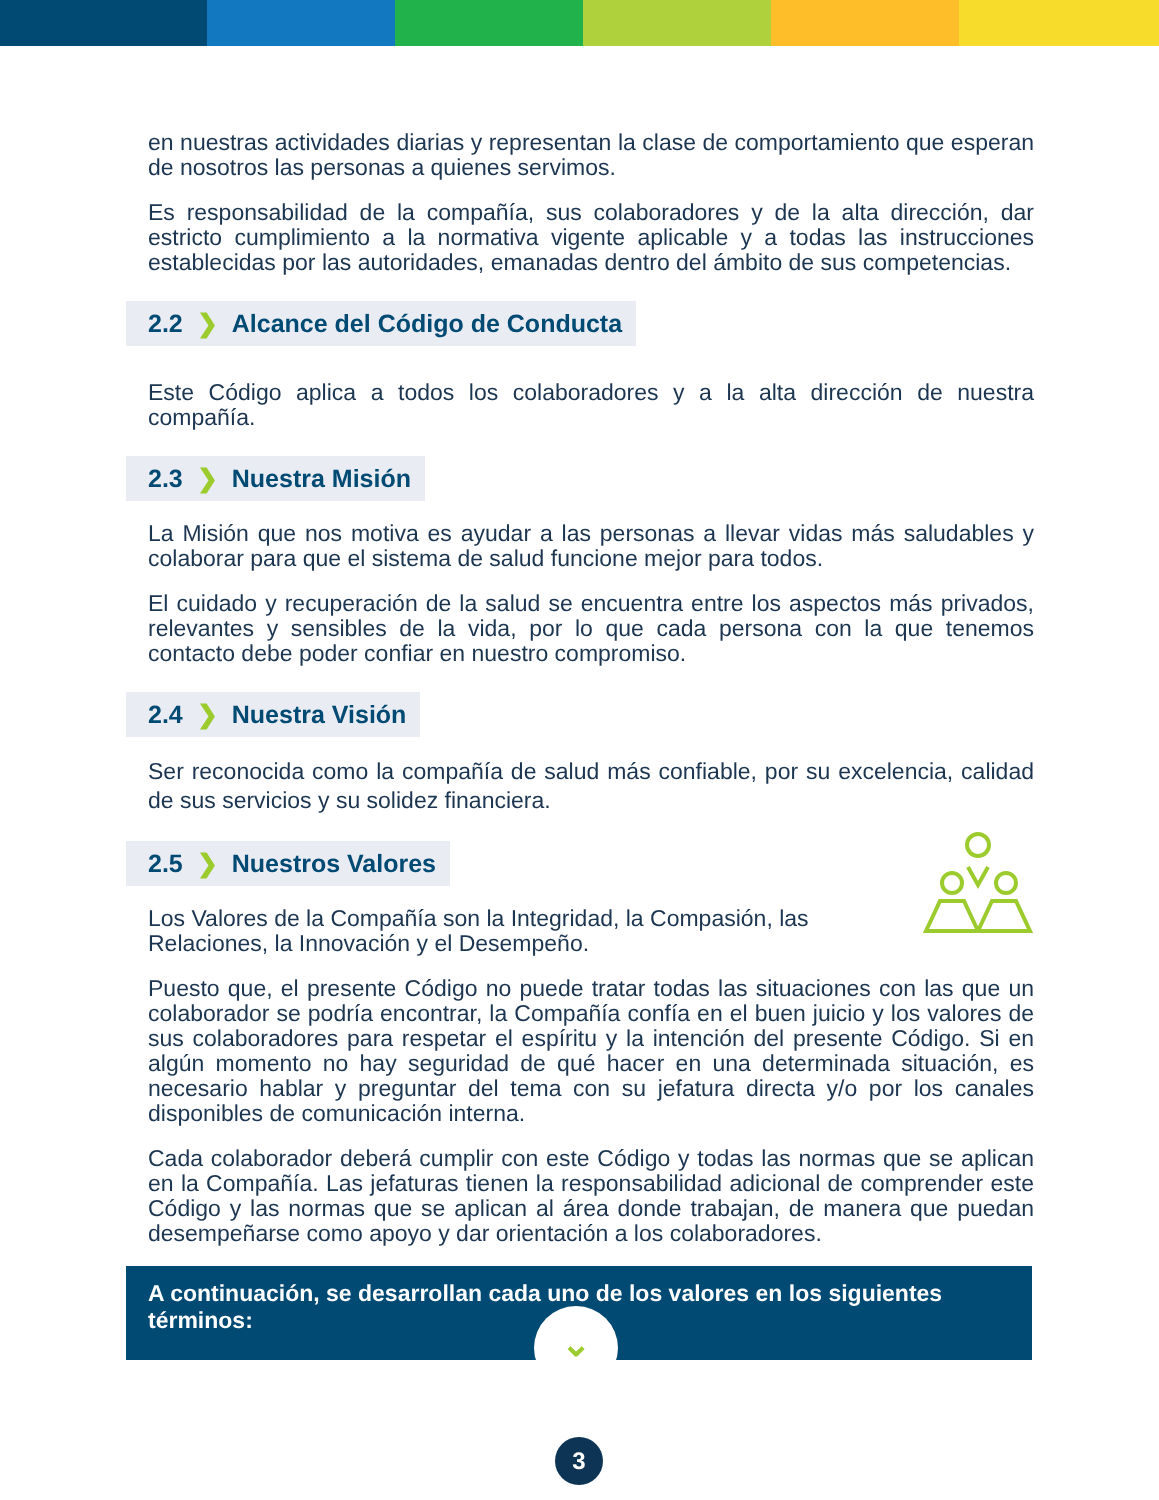en nuestras actividades diarias y representan la clase de comportamiento que esperan de nosotros las personas a quienes servimos.
Es responsabilidad de la compañía, sus colaboradores y de la alta dirección, dar estricto cumplimiento a la normativa vigente aplicable y a todas las instrucciones establecidas por las autoridades, emanadas dentro del ámbito de sus competencias.
2.2 ❯ Alcance del Código de Conducta
Este Código aplica a todos los colaboradores y a la alta dirección de nuestra compañía.
2.3 ❯ Nuestra Misión
La Misión que nos motiva es ayudar a las personas a llevar vidas más saludables y colaborar para que el sistema de salud funcione mejor para todos.
El cuidado y recuperación de la salud se encuentra entre los aspectos más privados, relevantes y sensibles de la vida, por lo que cada persona con la que tenemos contacto debe poder confiar en nuestro compromiso.
2.4 ❯ Nuestra Visión
Ser reconocida como la compañía de salud más confiable, por su excelencia, calidad de sus servicios y su solidez financiera.
2.5 ❯ Nuestros Valores
Los Valores de la Compañía son la Integridad, la Compasión, las Relaciones, la Innovación y el Desempeño.
Puesto que, el presente Código no puede tratar todas las situaciones con las que un colaborador se podría encontrar, la Compañía confía en el buen juicio y los valores de sus colaboradores para respetar el espíritu y la intención del presente Código. Si en algún momento no hay seguridad de qué hacer en una determinada situación, es necesario hablar y preguntar del tema con su jefatura directa y/o por los canales disponibles de comunicación interna.
Cada colaborador deberá cumplir con este Código y todas las normas que se aplican en la Compañía. Las jefaturas tienen la responsabilidad adicional de comprender este Código y las normas que se aplican al área donde trabajan, de manera que puedan desempeñarse como apoyo y dar orientación a los colaboradores.
A continuación, se desarrollan cada uno de los valores en los siguientes términos:
⌄
3